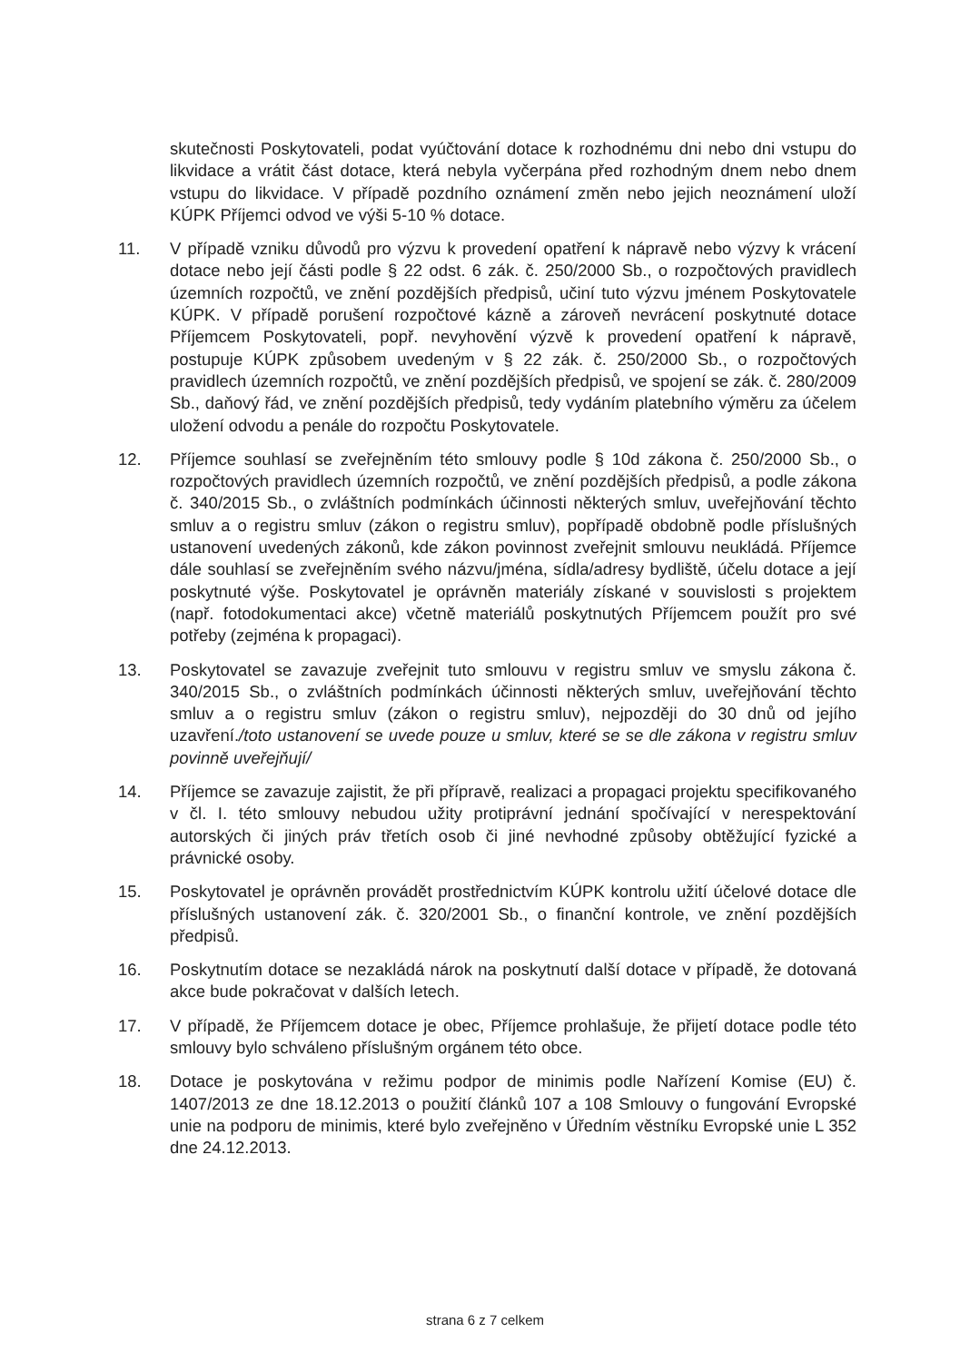skutečnosti Poskytovateli, podat vyúčtování dotace k rozhodnému dni nebo dni vstupu do likvidace a vrátit část dotace, která nebyla vyčerpána před rozhodným dnem nebo dnem vstupu do likvidace. V případě pozdního oznámení změn nebo jejich neoznámení uloží KÚPK Příjemci odvod ve výši 5-10 % dotace.
11. V případě vzniku důvodů pro výzvu k provedení opatření k nápravě nebo výzvy k vrácení dotace nebo její části podle § 22 odst. 6 zák. č. 250/2000 Sb., o rozpočtových pravidlech územních rozpočtů, ve znění pozdějších předpisů, učiní tuto výzvu jménem Poskytovatele KÚPK. V případě porušení rozpočtové kázně a zároveň nevrácení poskytnuté dotace Příjemcem Poskytovateli, popř. nevyhovění výzvě k provedení opatření k nápravě, postupuje KÚPK způsobem uvedeným v § 22 zák. č. 250/2000 Sb., o rozpočtových pravidlech územních rozpočtů, ve znění pozdějších předpisů, ve spojení se zák. č. 280/2009 Sb., daňový řád, ve znění pozdějších předpisů, tedy vydáním platebního výměru za účelem uložení odvodu a penále do rozpočtu Poskytovatele.
12. Příjemce souhlasí se zveřejněním této smlouvy podle § 10d zákona č. 250/2000 Sb., o rozpočtových pravidlech územních rozpočtů, ve znění pozdějších předpisů, a podle zákona č. 340/2015 Sb., o zvláštních podmínkách účinnosti některých smluv, uveřejňování těchto smluv a o registru smluv (zákon o registru smluv), popřípadě obdobně podle příslušných ustanovení uvedených zákonů, kde zákon povinnost zveřejnit smlouvu neukládá. Příjemce dále souhlasí se zveřejněním svého názvu/jména, sídla/adresy bydliště, účelu dotace a její poskytnuté výše. Poskytovatel je oprávněn materiály získané v souvislosti s projektem (např. fotodokumentaci akce) včetně materiálů poskytnutých Příjemcem použít pro své potřeby (zejména k propagaci).
13. Poskytovatel se zavazuje zveřejnit tuto smlouvu v registru smluv ve smyslu zákona č. 340/2015 Sb., o zvláštních podmínkách účinnosti některých smluv, uveřejňování těchto smluv a o registru smluv (zákon o registru smluv), nejpozději do 30 dnů od jejího uzavření./toto ustanovení se uvede pouze u smluv, které se se dle zákona v registru smluv povinně uveřejňují/
14. Příjemce se zavazuje zajistit, že při přípravě, realizaci a propagaci projektu specifikovaného v čl. I. této smlouvy nebudou užity protiprávní jednání spočívající v nerespektování autorských či jiných práv třetích osob či jiné nevhodné způsoby obtěžující fyzické a právnické osoby.
15. Poskytovatel je oprávněn provádět prostřednictvím KÚPK kontrolu užití účelové dotace dle příslušných ustanovení zák. č. 320/2001 Sb., o finanční kontrole, ve znění pozdějších předpisů.
16. Poskytnutím dotace se nezakládá nárok na poskytnutí další dotace v případě, že dotovaná akce bude pokračovat v dalších letech.
17. V případě, že Příjemcem dotace je obec, Příjemce prohlašuje, že přijetí dotace podle této smlouvy bylo schváleno příslušným orgánem této obce.
18. Dotace je poskytována v režimu podpor de minimis podle Nařízení Komise (EU) č. 1407/2013 ze dne 18.12.2013 o použití článků 107 a 108 Smlouvy o fungování Evropské unie na podporu de minimis, které bylo zveřejněno v Úředním věstníku Evropské unie L 352 dne 24.12.2013.
strana 6 z 7 celkem